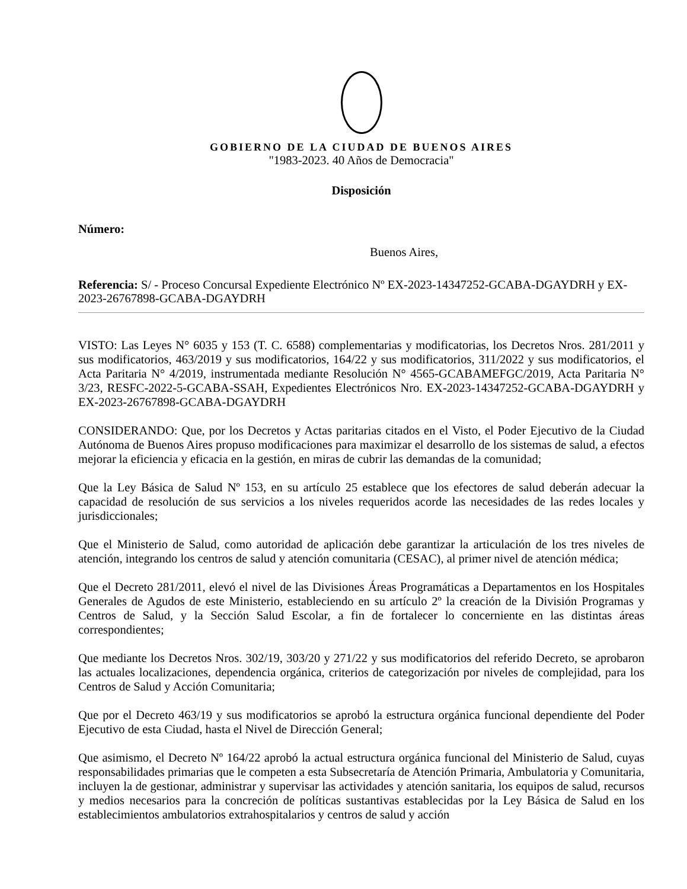GOBIERNO DE LA CIUDAD DE BUENOS AIRES
"1983-2023. 40 Años de Democracia"
Disposición
Número:
Buenos Aires,
Referencia: S/ - Proceso Concursal Expediente Electrónico Nº EX-2023-14347252-GCABA-DGAYDRH y EX-2023-26767898-GCABA-DGAYDRH
VISTO: Las Leyes N° 6035 y 153 (T. C. 6588) complementarias y modificatorias, los Decretos Nros. 281/2011 y sus modificatorios, 463/2019 y sus modificatorios, 164/22 y sus modificatorios, 311/2022 y sus modificatorios, el Acta Paritaria N° 4/2019, instrumentada mediante Resolución N° 4565-GCABAMEFGC/2019, Acta Paritaria N° 3/23, RESFC-2022-5-GCABA-SSAH, Expedientes Electrónicos Nro. EX-2023-14347252-GCABA-DGAYDRH y EX-2023-26767898-GCABA-DGAYDRH
CONSIDERANDO: Que, por los Decretos y Actas paritarias citados en el Visto, el Poder Ejecutivo de la Ciudad Autónoma de Buenos Aires propuso modificaciones para maximizar el desarrollo de los sistemas de salud, a efectos mejorar la eficiencia y eficacia en la gestión, en miras de cubrir las demandas de la comunidad;
Que la Ley Básica de Salud Nº 153, en su artículo 25 establece que los efectores de salud deberán adecuar la capacidad de resolución de sus servicios a los niveles requeridos acorde las necesidades de las redes locales y jurisdiccionales;
Que el Ministerio de Salud, como autoridad de aplicación debe garantizar la articulación de los tres niveles de atención, integrando los centros de salud y atención comunitaria (CESAC), al primer nivel de atención médica;
Que el Decreto 281/2011, elevó el nivel de las Divisiones Áreas Programáticas a Departamentos en los Hospitales Generales de Agudos de este Ministerio, estableciendo en su artículo 2º la creación de la División Programas y Centros de Salud, y la Sección Salud Escolar, a fin de fortalecer lo concerniente en las distintas áreas correspondientes;
Que mediante los Decretos Nros. 302/19, 303/20 y 271/22 y sus modificatorios del referido Decreto, se aprobaron las actuales localizaciones, dependencia orgánica, criterios de categorización por niveles de complejidad, para los Centros de Salud y Acción Comunitaria;
Que por el Decreto 463/19 y sus modificatorios se aprobó la estructura orgánica funcional dependiente del Poder Ejecutivo de esta Ciudad, hasta el Nivel de Dirección General;
Que asimismo, el Decreto Nº 164/22 aprobó la actual estructura orgánica funcional del Ministerio de Salud, cuyas responsabilidades primarias que le competen a esta Subsecretaría de Atención Primaria, Ambulatoria y Comunitaria, incluyen la de gestionar, administrar y supervisar las actividades y atención sanitaria, los equipos de salud, recursos y medios necesarios para la concreción de políticas sustantivas establecidas por la Ley Básica de Salud en los establecimientos ambulatorios extrahospitalarios y centros de salud y acción